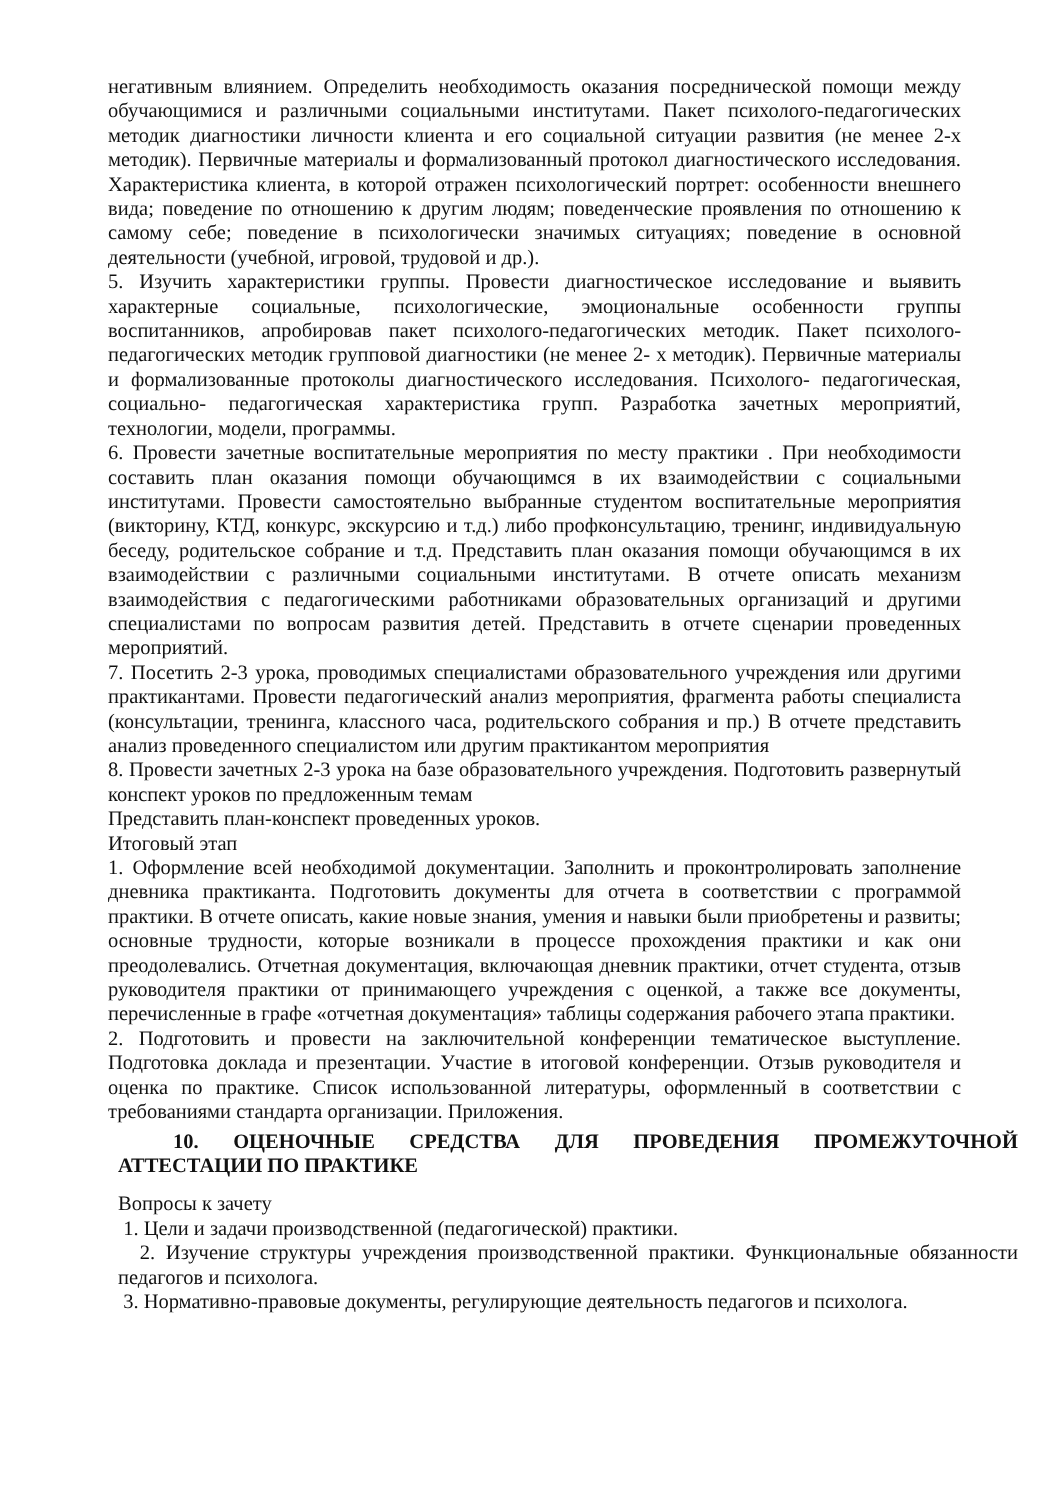негативным влиянием. Определить необходимость оказания посреднической помощи между обучающимися и различными социальными институтами. Пакет психолого-педагогических методик диагностики личности клиента и его социальной ситуации развития (не менее 2-х методик). Первичные материалы и формализованный протокол диагностического исследования. Характеристика клиента, в которой отражен психологический портрет: особенности внешнего вида; поведение по отношению к другим людям; поведенческие проявления по отношению к самому себе; поведение в психологически значимых ситуациях; поведение в основной деятельности (учебной, игровой, трудовой и др.).
5. Изучить характеристики группы. Провести диагностическое исследование и выявить характерные социальные, психологические, эмоциональные особенности группы воспитанников, апробировав пакет психолого-педагогических методик. Пакет психолого- педагогических методик групповой диагностики (не менее 2- х методик). Первичные материалы и формализованные протоколы диагностического исследования. Психолого- педагогическая, социально- педагогическая характеристика групп. Разработка зачетных мероприятий, технологии, модели, программы.
6. Провести зачетные воспитательные мероприятия по месту практики . При необходимости составить план оказания помощи обучающимся в их взаимодействии с социальными институтами. Провести самостоятельно выбранные студентом воспитательные мероприятия (викторину, КТД, конкурс, экскурсию и т.д.) либо профконсультацию, тренинг, индивидуальную беседу, родительское собрание и т.д. Представить план оказания помощи обучающимся в их взаимодействии с различными социальными институтами. В отчете описать механизм взаимодействия с педагогическими работниками образовательных организаций и другими специалистами по вопросам развития детей. Представить в отчете сценарии проведенных мероприятий.
7. Посетить 2-3 урока, проводимых специалистами образовательного учреждения или другими практикантами. Провести педагогический анализ мероприятия, фрагмента работы специалиста (консультации, тренинга, классного часа, родительского собрания и пр.) В отчете представить анализ проведенного специалистом или другим практикантом мероприятия
8. Провести зачетных 2-3 урока на базе образовательного учреждения. Подготовить развернутый конспект уроков по предложенным темам
Представить план-конспект проведенных уроков.
Итоговый этап
1. Оформление всей необходимой документации. Заполнить и проконтролировать заполнение дневника практиканта. Подготовить документы для отчета в соответствии с программой практики. В отчете описать, какие новые знания, умения и навыки были приобретены и развиты; основные трудности, которые возникали в процессе прохождения практики и как они преодолевались. Отчетная документация, включающая дневник практики, отчет студента, отзыв руководителя практики от принимающего учреждения с оценкой, а также все документы, перечисленные в графе «отчетная документация» таблицы содержания рабочего этапа практики.
2. Подготовить и провести на заключительной конференции тематическое выступление. Подготовка доклада и презентации. Участие в итоговой конференции. Отзыв руководителя и оценка по практике. Список использованной литературы, оформленный в соответствии с требованиями стандарта организации. Приложения.
10. ОЦЕНОЧНЫЕ СРЕДСТВА ДЛЯ ПРОВЕДЕНИЯ ПРОМЕЖУТОЧНОЙ АТТЕСТАЦИИ ПО ПРАКТИКЕ
Вопросы к зачету
1. Цели и задачи производственной (педагогической) практики.
2. Изучение структуры учреждения производственной практики. Функциональные обязанности педагогов и психолога.
3. Нормативно-правовые документы, регулирующие деятельность педагогов и психолога.